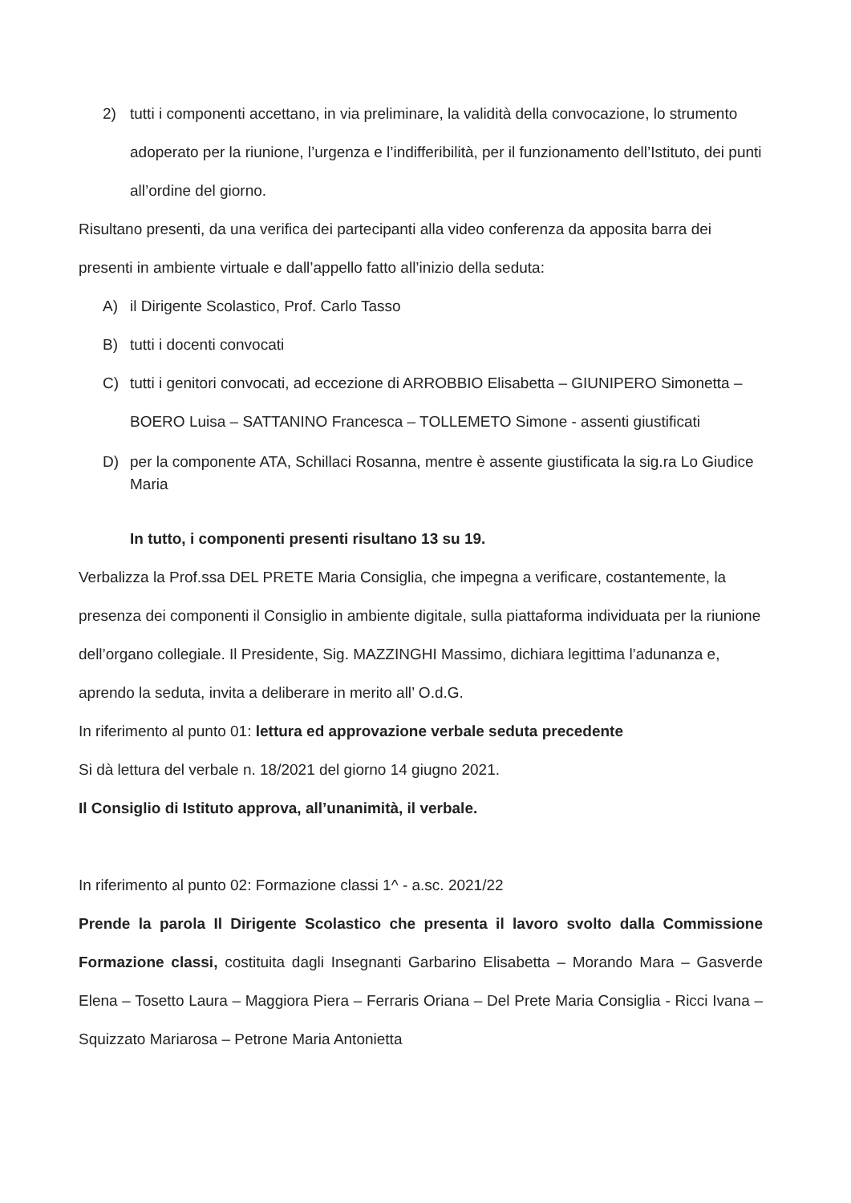2) tutti i componenti accettano, in via preliminare, la validità della convocazione, lo strumento adoperato per la riunione, l’urgenza e l’indifferibilità, per il funzionamento dell’Istituto, dei punti all’ordine del giorno.
Risultano presenti, da una verifica dei partecipanti alla video conferenza da apposita barra dei presenti in ambiente virtuale e dall’appello fatto all’inizio della seduta:
A) il Dirigente Scolastico, Prof. Carlo Tasso
B) tutti i docenti convocati
C) tutti i genitori convocati, ad eccezione di ARROBBIO Elisabetta – GIUNIPERO Simonetta – BOERO Luisa – SATTANINO Francesca – TOLLEMETO Simone - assenti giustificati
D) per la componente ATA, Schillaci Rosanna, mentre è assente giustificata la sig.ra Lo Giudice Maria
In tutto, i componenti presenti risultano 13 su 19.
Verbalizza la Prof.ssa DEL PRETE Maria Consiglia, che impegna a verificare, costantemente, la presenza dei componenti il Consiglio in ambiente digitale, sulla piattaforma individuata per la riunione dell’organo collegiale. Il Presidente, Sig. MAZZINGHI Massimo, dichiara legittima l’adunanza e, aprendo la seduta, invita a deliberare in merito all’ O.d.G.
In riferimento al punto 01: lettura ed approvazione verbale seduta precedente
Si dà lettura del verbale n. 18/2021 del giorno 14 giugno 2021.
Il Consiglio di Istituto approva, all’unanimità, il verbale.
In riferimento al punto 02: Formazione classi 1^ - a.sc. 2021/22
Prende la parola Il Dirigente Scolastico che presenta il lavoro svolto dalla Commissione Formazione classi, costituita dagli Insegnanti Garbarino Elisabetta – Morando Mara – Gasverde Elena – Tosetto Laura – Maggiora Piera – Ferraris Oriana – Del Prete Maria Consiglia - Ricci Ivana – Squizzato Mariarosa – Petrone Maria Antonietta